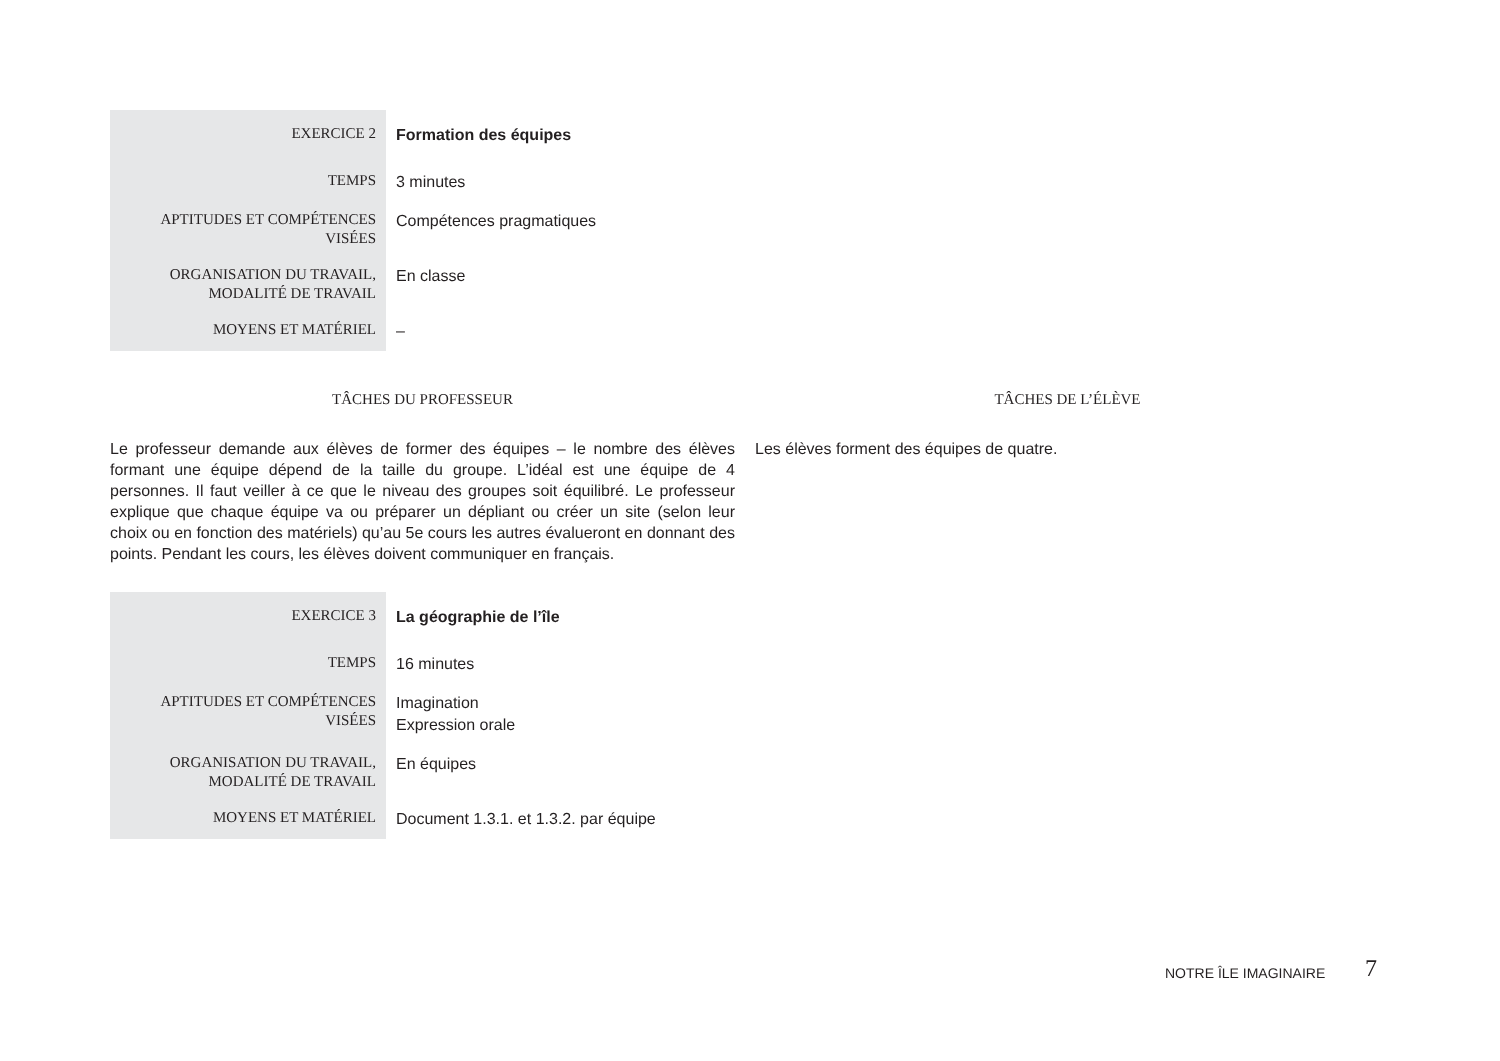| EXERCICE 2 | Formation des équipes |
| TEMPS | 3 minutes |
| APTITUDES ET COMPÉTENCES VISÉES | Compétences pragmatiques |
| ORGANISATION DU TRAVAIL, MODALITÉ DE TRAVAIL | En classe |
| MOYENS ET MATÉRIEL | – |
TÂCHES DU PROFESSEUR
Le professeur demande aux élèves de former des équipes – le nombre des élèves formant une équipe dépend de la taille du groupe. L’idéal est une équipe de 4 personnes. Il faut veiller à ce que le niveau des groupes soit équilibré. Le professeur explique que chaque équipe va ou préparer un dépliant ou créer un site (selon leur choix ou en fonction des matériels) qu’au 5e cours les autres évalueront en donnant des points. Pendant les cours, les élèves doivent communiquer en français.
TÂCHES DE L’ÉLÈVE
Les élèves forment des équipes de quatre.
| EXERCICE 3 | La géographie de l’île |
| TEMPS | 16 minutes |
| APTITUDES ET COMPÉTENCES VISÉES | Imagination Expression orale |
| ORGANISATION DU TRAVAIL, MODALITÉ DE TRAVAIL | En équipes |
| MOYENS ET MATÉRIEL | Document 1.3.1. et 1.3.2. par équipe |
NOTRE ÎLE IMAGINAIRE 7